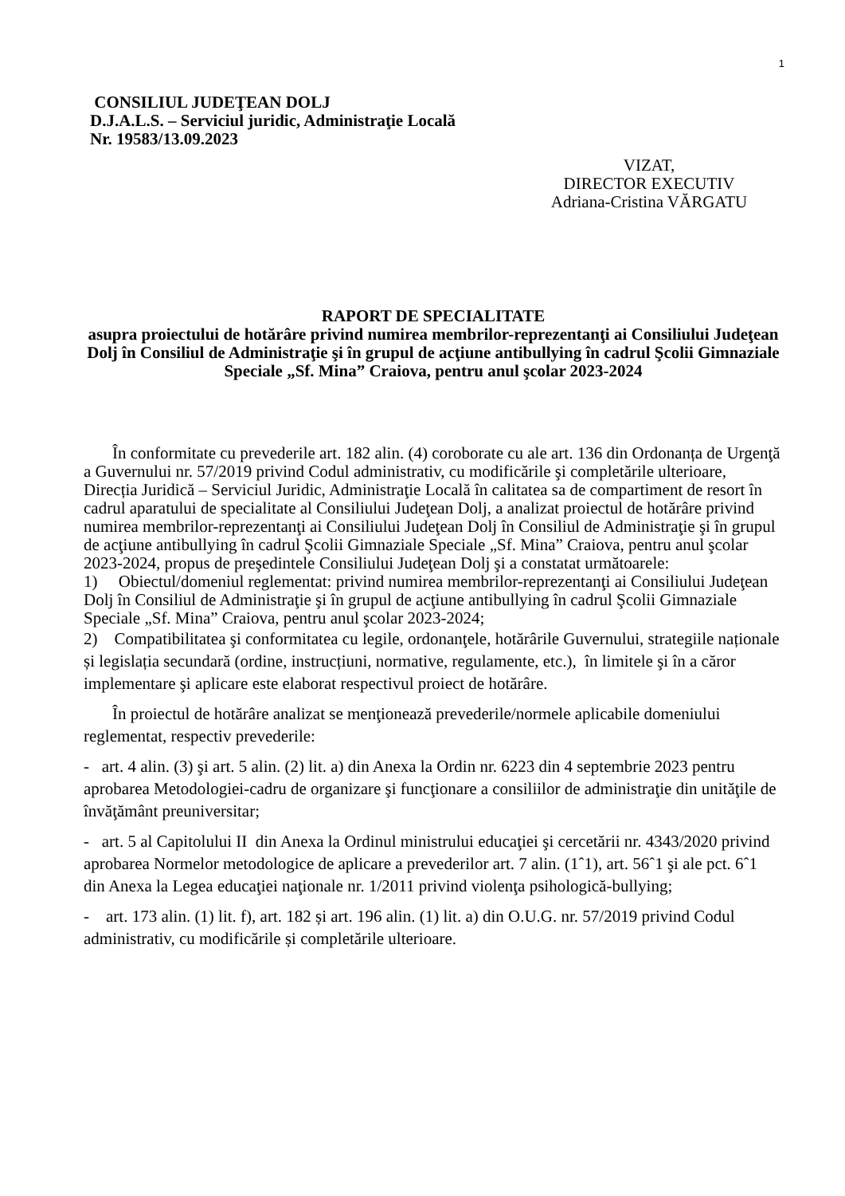1
CONSILIUL JUDEŢEAN DOLJ
D.J.A.L.S. – Serviciul juridic, Administraţie Locală
Nr. 19583/13.09.2023
VIZAT,
DIRECTOR EXECUTIV
Adriana-Cristina VĂRGATU
RAPORT DE SPECIALITATE
asupra proiectului de hotărâre privind numirea membrilor-reprezentanţi ai Consiliului Judeţean Dolj în Consiliul de Administraţie şi în grupul de acţiune antibullying în cadrul Şcolii Gimnaziale Speciale „Sf. Mina” Craiova, pentru anul şcolar 2023-2024
În conformitate cu prevederile art. 182 alin. (4) coroborate cu ale art. 136 din Ordonanța de Urgenţă a Guvernului nr. 57/2019 privind Codul administrativ, cu modificările şi completările ulterioare, Direcția Juridică – Serviciul Juridic, Administraţie Locală în calitatea sa de compartiment de resort în cadrul aparatului de specialitate al Consiliului Judeţean Dolj, a analizat proiectul de hotărâre privind numirea membrilor-reprezentanţi ai Consiliului Judeţean Dolj în Consiliul de Administraţie şi în grupul de acţiune antibullying în cadrul Şcolii Gimnaziale Speciale „Sf. Mina” Craiova, pentru anul şcolar 2023-2024, propus de preşedintele Consiliului Judeţean Dolj şi a constatat următoarele:
1) Obiectul/domeniul reglementat: privind numirea membrilor-reprezentanţi ai Consiliului Judeţean Dolj în Consiliul de Administraţie şi în grupul de acţiune antibullying în cadrul Şcolii Gimnaziale Speciale „Sf. Mina” Craiova, pentru anul şcolar 2023-2024;
2) Compatibilitatea şi conformitatea cu legile, ordonanţele, hotărârile Guvernului, strategiile naționale și legislația secundară (ordine, instrucțiuni, normative, regulamente, etc.), în limitele şi în a căror implementare şi aplicare este elaborat respectivul proiect de hotărâre.
În proiectul de hotărâre analizat se menţionează prevederile/normele aplicabile domeniului reglementat, respectiv prevederile:
- art. 4 alin. (3) şi art. 5 alin. (2) lit. a) din Anexa la Ordin nr. 6223 din 4 septembrie 2023 pentru aprobarea Metodologiei-cadru de organizare şi funcţionare a consiliilor de administraţie din unităţile de învăţământ preuniversitar;
- art. 5 al Capitolului II din Anexa la Ordinul ministrului educaţiei şi cercetării nr. 4343/2020 privind aprobarea Normelor metodologice de aplicare a prevederilor art. 7 alin. (1ˆ1), art. 56ˆ1 şi ale pct. 6ˆ1 din Anexa la Legea educaţiei naţionale nr. 1/2011 privind violenţa psihologică-bullying;
- art. 173 alin. (1) lit. f), art. 182 și art. 196 alin. (1) lit. a) din O.U.G. nr. 57/2019 privind Codul administrativ, cu modificările și completările ulterioare.